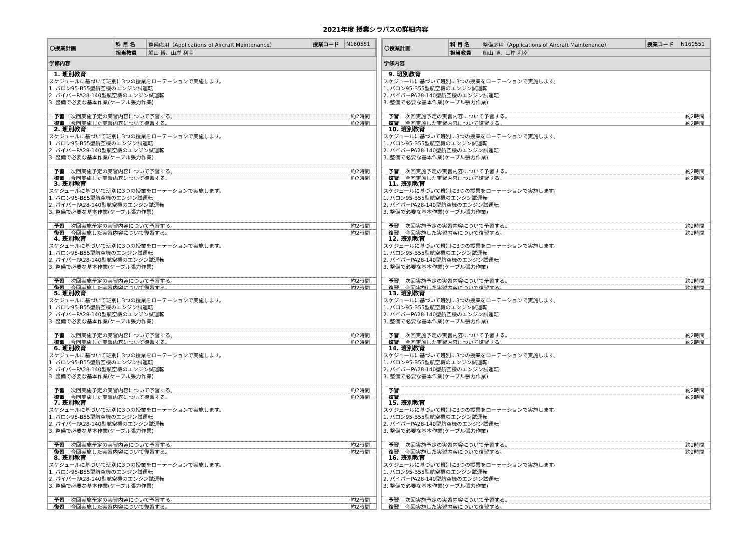2021年度 授業シラバスの詳細内容
| 〇授業計画 | 科 目 名 | 整備応用（Applications of Aircraft Maintenance） | 授業コード | N160551 |
| | 担当教員 | 船山 博、山岸 利幸 | | |
学修内容
1. 班別教育
スケジュールに基づいて班別に3つの授業をローテーションで実施します。
1. バロン95-B55型航空機のエンジン試運転
2. パイパーPA28-140型航空機のエンジン試運転
3. 整備で必要な基本作業(ケーブル張力作業)
予習 次回実施予定の実習内容について予習する。 約2時間
復習 今回実施した実習内容について復習する。 約2時間
2. 班別教育
スケジュールに基づいて班別に3つの授業をローテーションで実施します。
1. バロン95-B55型航空機のエンジン試運転
2. パイパーPA28-140型航空機のエンジン試運転
3. 整備で必要な基本作業(ケーブル張力作業)
予習 次回実施予定の実習内容について予習する。 約2時間
復習 今回実施した実習内容について復習する。 約2時間
3. 班別教育
スケジュールに基づいて班別に3つの授業をローテーションで実施します。
1. バロン95-B55型航空機のエンジン試運転
2. パイパーPA28-140型航空機のエンジン試運転
3. 整備で必要な基本作業(ケーブル張力作業)
予習 次回実施予定の実習内容について予習する。 約2時間
復習 今回実施した実習内容について復習する。 約2時間
4. 班別教育
スケジュールに基づいて班別に3つの授業をローテーションで実施します。
1. バロン95-B55型航空機のエンジン試運転
2. パイパーPA28-140型航空機のエンジン試運転
3. 整備で必要な基本作業(ケーブル張力作業)
予習 次回実施予定の実習内容について予習する。 約2時間
復習 今回実施した実習内容について復習する。 約2時間
5. 班別教育
スケジュールに基づいて班別に3つの授業をローテーションで実施します。
1. バロン95-B55型航空機のエンジン試運転
2. パイパーPA28-140型航空機のエンジン試運転
3. 整備で必要な基本作業(ケーブル張力作業)
予習 次回実施予定の実習内容について予習する。 約2時間
復習 今回実施した実習内容について復習する。 約2時間
6. 班別教育
スケジュールに基づいて班別に3つの授業をローテーションで実施します。
1. バロン95-B55型航空機のエンジン試運転
2. パイパーPA28-140型航空機のエンジン試運転
3. 整備で必要な基本作業(ケーブル張力作業)
予習 次回実施予定の実習内容について予習する。 約2時間
復習 今回実施した実習内容について復習する。 約2時間
7. 班別教育
スケジュールに基づいて班別に3つの授業をローテーションで実施します。
1. バロン95-B55型航空機のエンジン試運転
2. パイパーPA28-140型航空機のエンジン試運転
3. 整備で必要な基本作業(ケーブル張力作業)
予習 次回実施予定の実習内容について予習する。 約2時間
復習 今回実施した実習内容について復習する。 約2時間
8. 班別教育
スケジュールに基づいて班別に3つの授業をローテーションで実施します。
1. バロン95-B55型航空機のエンジン試運転
2. パイパーPA28-140型航空機のエンジン試運転
3. 整備で必要な基本作業(ケーブル張力作業)
予習 次回実施予定の実習内容について予習する。 約2時間
復習 今回実施した実習内容について復習する。 約2時間
| 〇授業計画 | 科 目 名 | 整備応用（Applications of Aircraft Maintenance） | 授業コード | N160551 |
| | 担当教員 | 船山 博、山岸 利幸 | | |
学修内容
9. 班別教育
スケジュールに基づいて班別に3つの授業をローテーションで実施します。
1. バロン95-B55型航空機のエンジン試運転
2. パイパーPA28-140型航空機のエンジン試運転
3. 整備で必要な基本作業(ケーブル張力作業)
予習 次回実施予定の実習内容について予習する。 約2時間
復習 今回実施した実習内容について復習する。 約2時間
10. 班別教育
スケジュールに基づいて班別に3つの授業をローテーションで実施します。
1. バロン95-B55型航空機のエンジン試運転
2. パイパーPA28-140型航空機のエンジン試運転
3. 整備で必要な基本作業(ケーブル張力作業)
予習 次回実施予定の実習内容について予習する。 約2時間
復習 今回実施した実習内容について復習する。 約2時間
11. 班別教育
スケジュールに基づいて班別に3つの授業をローテーションで実施します。
1. バロン95-B55型航空機のエンジン試運転
2. パイパーPA28-140型航空機のエンジン試運転
3. 整備で必要な基本作業(ケーブル張力作業)
予習 次回実施予定の実習内容について予習する。 約2時間
復習 今回実施した実習内容について復習する。 約2時間
12. 班別教育
スケジュールに基づいて班別に3つの授業をローテーションで実施します。
1. バロン95-B55型航空機のエンジン試運転
2. パイパーPA28-140型航空機のエンジン試運転
3. 整備で必要な基本作業(ケーブル張力作業)
予習 次回実施予定の実習内容について予習する。 約2時間
復習 今回実施した実習内容について復習する。 約2時間
13. 班別教育
スケジュールに基づいて班別に3つの授業をローテーションで実施します。
1. バロン95-B55型航空機のエンジン試運転
2. パイパーPA28-140型航空機のエンジン試運転
3. 整備で必要な基本作業(ケーブル張力作業)
予習 次回実施予定の実習内容について予習する。 約2時間
復習 今回実施した実習内容について復習する。 約2時間
14. 班別教育
スケジュールに基づいて班別に3つの授業をローテーションで実施します。
1. バロン95-B55型航空機のエンジン試運転
2. パイパーPA28-140型航空機のエンジン試運転
3. 整備で必要な基本作業(ケーブル張力作業)
予習 約2時間
復習 約2時間
15. 班別教育
スケジュールに基づいて班別に3つの授業をローテーションで実施します。
1. バロン95-B55型航空機のエンジン試運転
2. パイパーPA28-140型航空機のエンジン試運転
3. 整備で必要な基本作業(ケーブル張力作業)
予習 次回実施予定の実習内容について予習する。 約2時間
復習 今回実施した実習内容について復習する。 約2時間
16. 班別教育
スケジュールに基づいて班別に3つの授業をローテーションで実施します。
1. バロン95-B55型航空機のエンジン試運転
2. パイパーPA28-140型航空機のエンジン試運転
3. 整備で必要な基本作業(ケーブル張力作業)
予習 次回実施予定の実習内容について予習する。
復習 今回実施した実習内容について復習する。